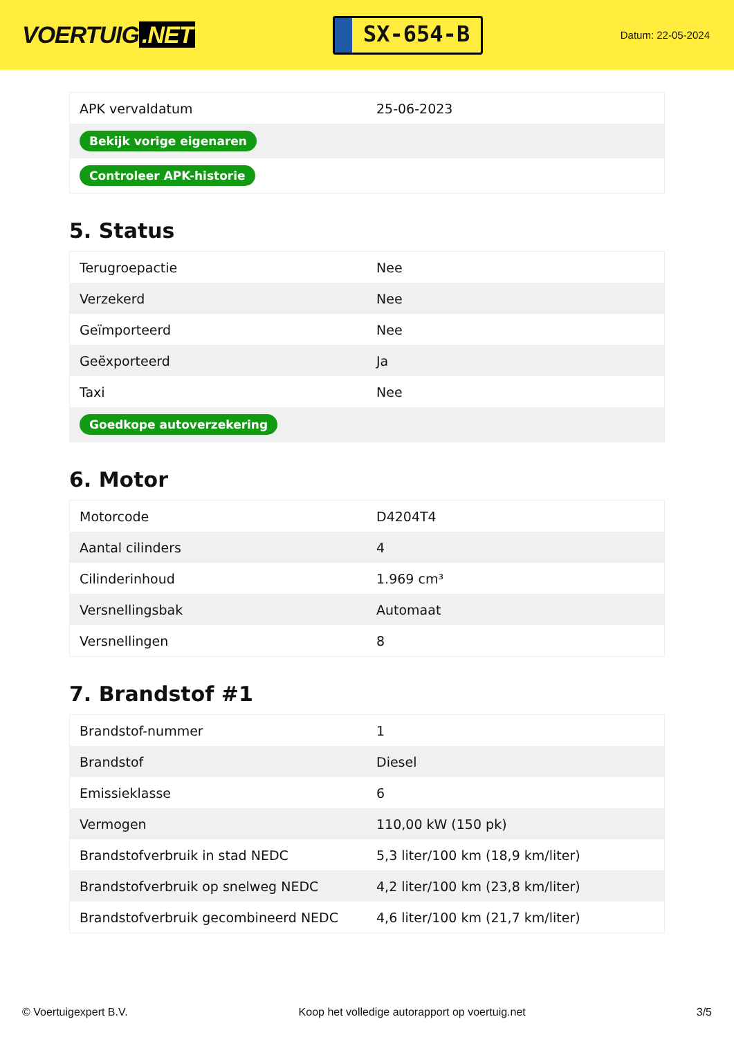VOERTUIG.NET
SX-654-B
Datum: 22-05-2024
| APK vervaldatum | 25-06-2023 |
| Bekijk vorige eigenaren | |
| Controleer APK-historie | |
5. Status
| Terugroepactie | Nee |
| Verzekerd | Nee |
| Geïmporteerd | Nee |
| Geëxporteerd | Ja |
| Taxi | Nee |
| Goedkope autoverzekering | |
6. Motor
| Motorcode | D4204T4 |
| Aantal cilinders | 4 |
| Cilinderinhoud | 1.969 cm³ |
| Versnellingsbak | Automaat |
| Versnellingen | 8 |
7. Brandstof #1
| Brandstof-nummer | 1 |
| Brandstof | Diesel |
| Emissieklasse | 6 |
| Vermogen | 110,00 kW (150 pk) |
| Brandstofverbruik in stad NEDC | 5,3 liter/100 km (18,9 km/liter) |
| Brandstofverbruik op snelweg NEDC | 4,2 liter/100 km (23,8 km/liter) |
| Brandstofverbruik gecombineerd NEDC | 4,6 liter/100 km (21,7 km/liter) |
© Voertuigexpert B.V. Koop het volledige autorapport op voertuig.net 3/5